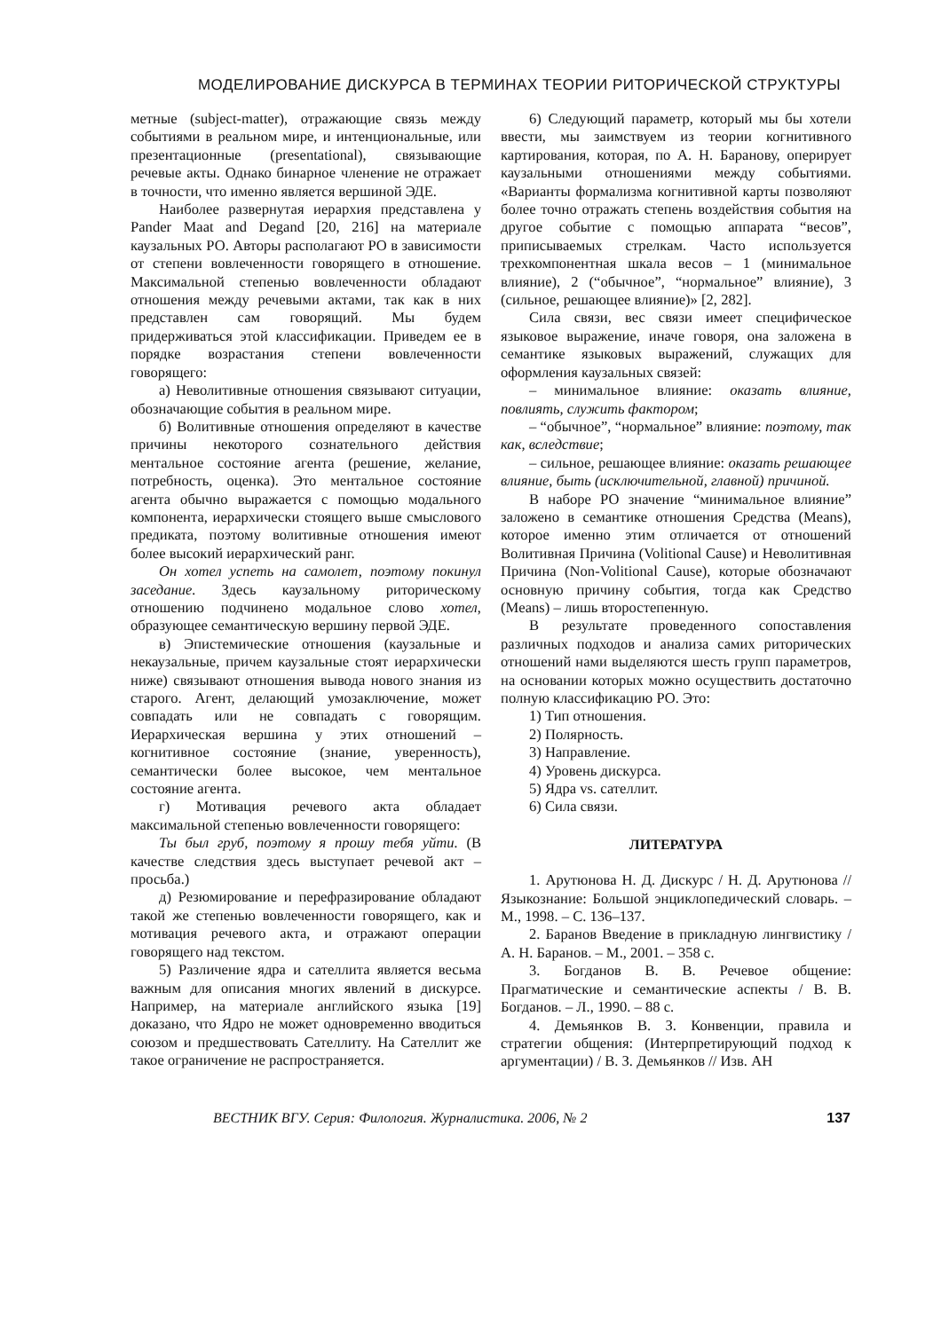МОДЕЛИРОВАНИЕ ДИСКУРСА В ТЕРМИНАХ ТЕОРИИ РИТОРИЧЕСКОЙ СТРУКТУРЫ
метные (subject-matter), отражающие связь между событиями в реальном мире, и интенциональные, или презентационные (presentational), связывающие речевые акты. Однако бинарное членение не отражает в точности, что именно является вершиной ЭДЕ.
Наиболее развернутая иерархия представлена у Pander Maat and Degand [20, 216] на материале каузальных РО. Авторы располагают РО в зависимости от степени вовлеченности говорящего в отношение. Максимальной степенью вовлеченности обладают отношения между речевыми актами, так как в них представлен сам говорящий. Мы будем придерживаться этой классификации. Приведем ее в порядке возрастания степени вовлеченности говорящего:
а) Неволитивные отношения связывают ситуации, обозначающие события в реальном мире.
б) Волитивные отношения определяют в качестве причины некоторого сознательного действия ментальное состояние агента (решение, желание, потребность, оценка). Это ментальное состояние агента обычно выражается с помощью модального компонента, иерархически стоящего выше смыслового предиката, поэтому волитивные отношения имеют более высокий иерархический ранг.
Он хотел успеть на самолет, поэтому покинул заседание. Здесь каузальному риторическому отношению подчинено модальное слово хотел, образующее семантическую вершину первой ЭДЕ.
в) Эпистемические отношения (каузальные и некаузальные, причем каузальные стоят иерархически ниже) связывают отношения вывода нового знания из старого. Агент, делающий умозаключение, может совпадать или не совпадать с говорящим. Иерархическая вершина у этих отношений – когнитивное состояние (знание, уверенность), семантически более высокое, чем ментальное состояние агента.
г) Мотивация речевого акта обладает максимальной степенью вовлеченности говорящего:
Ты был груб, поэтому я прошу тебя уйти. (В качестве следствия здесь выступает речевой акт – просьба.)
д) Резюмирование и перефразирование обладают такой же степенью вовлеченности говорящего, как и мотивация речевого акта, и отражают операции говорящего над текстом.
5) Различение ядра и сателлита является весьма важным для описания многих явлений в дискурсе. Например, на материале английского языка [19] доказано, что Ядро не может одновременно вводиться союзом и предшествовать Сателлиту. На Сателлит же такое ограничение не распространяется.
6) Следующий параметр, который мы бы хотели ввести, мы заимствуем из теории когнитивного картирования, которая, по А. Н. Баранову, оперирует каузальными отношениями между событиями. «Варианты формализма когнитивной карты позволяют более точно отражать степень воздействия события на другое событие с помощью аппарата “весов”, приписываемых стрелкам. Часто используется трехкомпонентная шкала весов – 1 (минимальное влияние), 2 (“обычное”, “нормальное” влияние), 3 (сильное, решающее влияние)» [2, 282].
Сила связи, вес связи имеет специфическое языковое выражение, иначе говоря, она заложена в семантике языковых выражений, служащих для оформления каузальных связей:
– минимальное влияние: оказать влияние, повлиять, служить фактором;
– “обычное”, “нормальное” влияние: поэтому, так как, вследствие;
– сильное, решающее влияние: оказать решающее влияние, быть (исключительной, главной) причиной.
В наборе РО значение “минимальное влияние” заложено в семантике отношения Средства (Means), которое именно этим отличается от отношений Волитивная Причина (Volitional Cause) и Неволитивная Причина (Non-Volitional Cause), которые обозначают основную причину события, тогда как Средство (Means) – лишь второстепенную.
В результате проведенного сопоставления различных подходов и анализа самих риторических отношений нами выделяются шесть групп параметров, на основании которых можно осуществить достаточно полную классификацию РО. Это:
1) Тип отношения.
2) Полярность.
3) Направление.
4) Уровень дискурса.
5) Ядра vs. сателлит.
6) Сила связи.
ЛИТЕРАТУРА
1. Арутюнова Н. Д. Дискурс / Н. Д. Арутюнова // Языкознание: Большой энциклопедический словарь. – М., 1998. – С. 136–137.
2. Баранов Введение в прикладную лингвистику / А. Н. Баранов. – М., 2001. – 358 с.
3. Богданов В. В. Речевое общение: Прагматические и семантические аспекты / В. В. Богданов. – Л., 1990. – 88 с.
4. Демьянков В. З. Конвенции, правила и стратегии общения: (Интерпретирующий подход к аргументации) / В. З. Демьянков // Изв. АН
ВЕСТНИК ВГУ. Серия: Филология. Журналистика. 2006, № 2 137